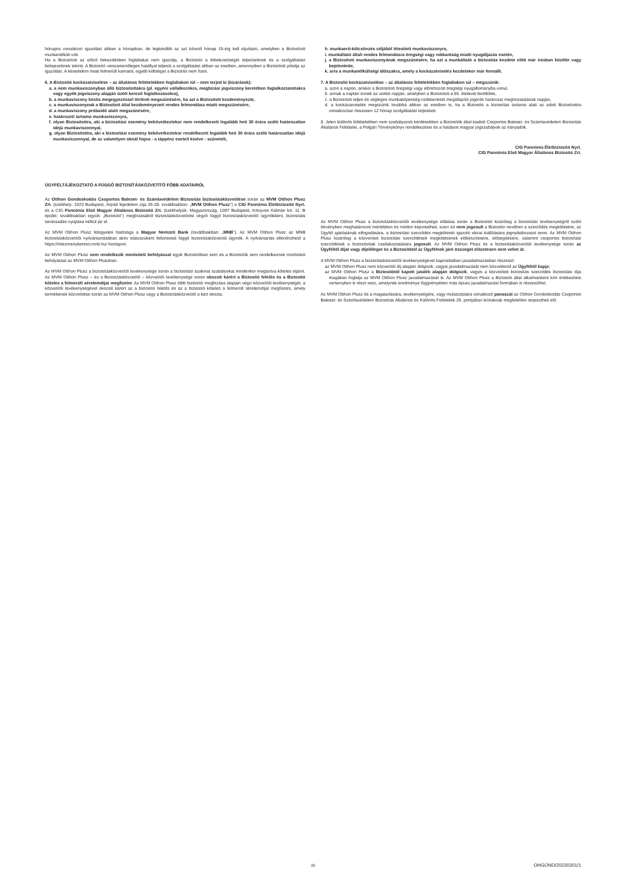hónapra vonatkozó igazolást abban a hónapban, de legkésőbb az azt követő hónap 15-éig kell eljuttatni, amelyben a Biztosított munkanélküli volt.
Ha a Biztosított az előző bekezdésben foglaltakat nem igazolja, a Biztosító a kötelezettségét teljesítettnek és a szolgáltatást befejezettnek tekinti. A Biztosító visszamenőleges hatállyal teljesíti a szolgáltatást abban az esetben, amennyiben a Biztosított pótolja az igazolást. A késedelem miatt felmerült kamatot, egyéb költséget a Biztosító nem fizeti.
6. A Biztosító kockázatviselése – az általános feltételekben foglaltakon túl – nem terjed ki (kizárások):
a. a nem munkaviszonyban álló biztosítottakra (pl. egyéni vállalkozókra, megbízási jogviszony keretében foglalkoztatottakra vagy egyéb jogviszony alapján űzött kereső foglalkozásokra),
b. a munkaviszony közös megegyezéssel történő megszűnésére, ha azt a Biztosított kezdeményezte,
c. a munkaviszonynak a Biztosított által kezdeményezett rendes felmondása miatti megszűnésére,
d. a munkaviszony próbaidő alatti megszűnésére,
e. határozott tartamú munkaviszonyra,
f. olyan Biztosítottra, aki a biztosítási esemény bekövetkeztekor nem rendelkezett legalább heti 30 órára szóló határozatlan idejű munkaviszonnyal,
g. olyan Biztosítottra, aki a biztosítási esemény bekövetkeztekor rendelkezett legalább heti 30 órára szóló határozatlan idejű munkaviszonnyal, de az valamilyen oknál fogva - a táppénz eseteit kivéve - szünetelt,
h. munkaerő-kölcsönzés céljából létesített munkaviszonyra,
i. munkáltató általi rendes felmondásra öregségi vagy rokkantság miatti nyugdíjazás esetén,
j. a Biztosított munkaviszonyának megszűnésére, ha azt a munkáltató a biztosítás kezdete előtt már írásban közölte vagy bejelentette,
k. arra a munkanélküliségi időszakra, amely a kockázatviselés kezdetekor már fennállt.
7. A Biztosító kockázatviselése – az általános feltételekben foglaltakon túl – megszűnik:
a. azon a napon, amikor a Biztosított öregségi vagy előrehozott öregségi nyugállományba vonul,
b. annak a naptári évnek az utolsó napján, amelyben a Biztosított a 65. életévét betöltötte,
c. a Biztosított teljes és végleges munkaképesség-csökkenését megállapító jogerős határozat meghozatalának napján,
d. a kockázatviselés megszűnik továbbá abban az esetben is, ha a Biztosító a biztosítás tartama alatt az adott Biztosítottra vonatkozóan összesen 12 hónap szolgáltatást teljesített.
8. Jelen különös feltételekben nem szabályozott kérdésekben a Biztosítók által kiadott Csoportos Baleset- és Számlavédelem Biztosítás Általános Feltételei, a Polgári Törvénykönyv rendelkezései és a hatályos magyar jogszabályok az irányadók.
CIG Pannónia Életbiztosító Nyrt.
CIG Pannónia Első Magyar Általános Biztosító Zrt.
ÜGYFÉLTÁJÉKOZTATÓ A FÜGGŐ BIZTOSÍTÁSKÖZVETÍTŐ FŐBB ADATAIRÓL
Az Otthon Gondoskodás Csoportos Baleset- és Számlavédelem Biztosítás biztosításközvetítése során az MVM Otthon Plusz Zrt. (székhely: 1023 Budapest, Árpád fejedelem útja 26-28. továbbiakban: „MVM Otthon Plusz") a CIG Pannónia Életbiztosító Nyrt. és a CIG Pannónia Első Magyar Általános Biztosító Zrt. (székhelyük: Magyarország, 1097 Budapest, Könyves Kálmán krt. 11. B épület; továbbiakban együtt: „Biztosító") megbízásából biztosításközvetítést végző függő biztosításközvetítő ügynökként, biztosítási tanácsadás nyújtása nélkül jár el.
Az MVM Otthon Plusz felügyeleti hatósága a Magyar Nemzeti Bank (továbbiakban: „MNB"). Az MVM Otthon Plusz az MNB biztosításközvetítői nyilvántartásában aktív státuszúként feltüntetett függő biztosításközvetítő ügynök. A nyilvántartás ellenőrizhető a https://intezmenykereso.mnb.hu/ honlapon.
Az MVM Otthon Plusz nem rendelkezik minősített befolyással egyik Biztosítóban sem és a Biztosítók sem rendelkeznek minősített befolyással az MVM Otthon Pluszban.
Az MVM Otthon Plusz a biztosításközvetítői tevékenysége során a biztosítási szakmai szabályokat mindenkor megtartva köteles eljárni. Az MVM Otthon Plusz – és a Biztosításközvetítő – közvetítői tevékenysége során okozott kárért a Biztosító felelős és a Biztosító köteles a felmerült sérelemdíjat megfizetni. Az MVM Otthon Plusz több biztosító megbízása alapján végzi közvetítői tevékenységét, a közvetítői tevékenységével okozott kárért az a biztosító felelős és az a biztosító köteles a felmerült sérelemdíjat megfizetni, amely termékének közvetítése során az MVM Otthon Plusz vagy a Biztosításközvetítő a kárt okozta.
Az MVM Otthon Plusz a biztosításközvetítői tevékenysége ellátása során a Biztosítót kizárólag a biztosítási tevékenységről szóló törvényben meghatározott mértékben és módon képviselheti, ezen túl nem jogosult a Biztosító nevében a szerződés megkötésére, az Ügyfél ajánlatának elfogadására, a biztosítási szerződés megkötését igazoló okirat kiállítására jognyilatkozatot tenni. Az MVM Otthon Plusz kizárólag a közvetített biztosítási szerződések megkötésének előkészítésére, elősegítésére, valamint csoportos biztosítási szerződések a biztosítottak csatlakoztatására jogosult. Az MVM Otthon Plusz és a biztosításközvetítői tevékenysége során az Ügyféltől díjat vagy díjelőleget és a Biztosítótól az Ügyfélnek járó összeget előzetesen nem vehet át.
A MVM Otthon Plusz a biztosításközvetítői tevékenységével kapcsolatban javadalmazásban részesül:
az MVM Otthon Plusz nem közvetítői díj alapján dolgozik, vagyis javadalmazását nem közvetlenül az Ügyféltől kapja;
az MVM Otthon Plusz a Biztosítótól kapott jutalék alapján dolgozik, vagyis a közvetített biztosítás szerződés biztosítási díja magában foglalja az MVM Otthon Plusz javadalmazását is. Az MVM Otthon Plusz a Biztosító által alkalmanként kiírt értékesítési versenyben is részt vesz, amelynek eredménye függvényében más típusú javadalmazási formában is részesülhet.
Az MVM Otthon Plusz és a magatartására, tevékenységére, vagy mulasztására vonatkozó panaszát az Otthon Gondoskodás Csoportos Baleset- és Számlavédelem Biztosítás Általános és Különös Feltételek 26. pontjában leírtaknak megfelelően terjesztheti elő.
20 OHGOND/20230301/1